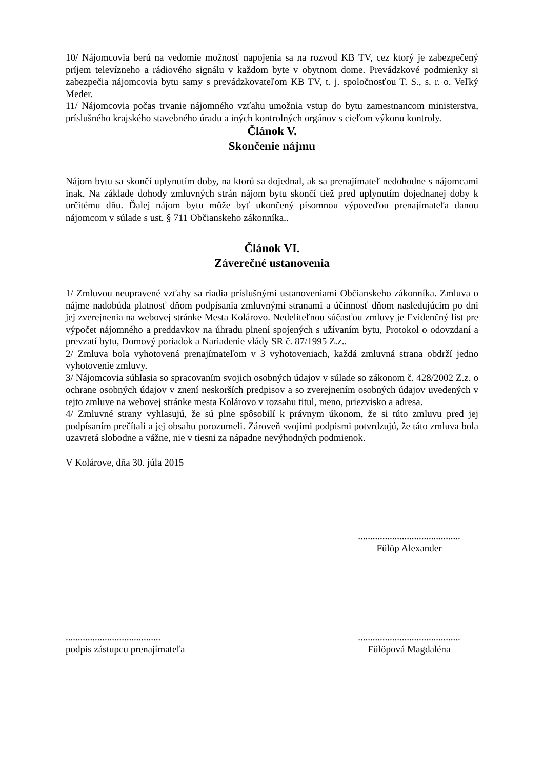10/ Nájomcovia berú na vedomie možnosť napojenia sa na rozvod KB TV, cez ktorý je zabezpečený príjem televízneho a rádiového signálu v každom byte v obytnom dome. Prevádzkové podmienky si zabezpečia nájomcovia bytu samy s prevádzkovateľom KB TV, t. j. spoločnosťou T. S., s. r. o. Veľký Meder.
11/ Nájomcovia počas trvanie nájomného vzťahu umožnia vstup do bytu zamestnancom ministerstva, príslušného krajského stavebného úradu a iných kontrolných orgánov s cieľom výkonu kontroly.
Článok V.
Skončenie nájmu
Nájom bytu sa skončí uplynutím doby, na ktorú sa dojednal, ak sa prenajímateľ nedohodne s nájomcami inak. Na základe dohody zmluvných strán nájom bytu skončí tiež pred uplynutím dojednanej doby k určitému dňu. Ďalej nájom bytu môže byť ukončený písomnou výpoveďou prenajímateľa danou nájomcom v súlade s ust. § 711 Občianskeho zákonníka..
Článok VI.
Záverečné ustanovenia
1/ Zmluvou neupravené vzťahy sa riadia príslušnými ustanoveniami Občianskeho zákonníka. Zmluva o nájme nadobúda platnosť dňom podpísania zmluvnými stranami a účinnosť dňom nasledujúcim po dni jej zverejnenia na webovej stránke Mesta Kolárovo. Nedeliteľnou súčasťou zmluvy je Evidenčný list pre výpočet nájomného a preddavkov na úhradu plnení spojených s užívaním bytu, Protokol o odovzdaní a prevzatí bytu, Domový poriadok a Nariadenie vlády SR č. 87/1995 Z.z..
2/ Zmluva bola vyhotovená prenajímateľom v 3 vyhotoveniach, každá zmluvná strana obdrží jedno vyhotovenie zmluvy.
3/ Nájomcovia súhlasia so spracovaním svojich osobných údajov v súlade so zákonom č. 428/2002 Z.z. o ochrane osobných údajov v znení neskorších predpisov a so zverejnením osobných údajov uvedených v tejto zmluve na webovej stránke mesta Kolárovo v rozsahu titul, meno, priezvisko a adresa.
4/ Zmluvné strany vyhlasujú, že sú plne spôsobilí k právnym úkonom, že si túto zmluvu pred jej podpísaním prečítali a jej obsahu porozumeli. Zároveň svojimi podpismi potvrdzujú, že táto zmluva bola uzavretá slobodne a vážne, nie v tiesni za nápadne nevýhodných podmienok.
V Kolárove, dňa 30. júla 2015
..........................................
Fülöp Alexander
.......................................
podpis zástupcu prenajímateľa
..........................................
Fülöpová Magdaléna